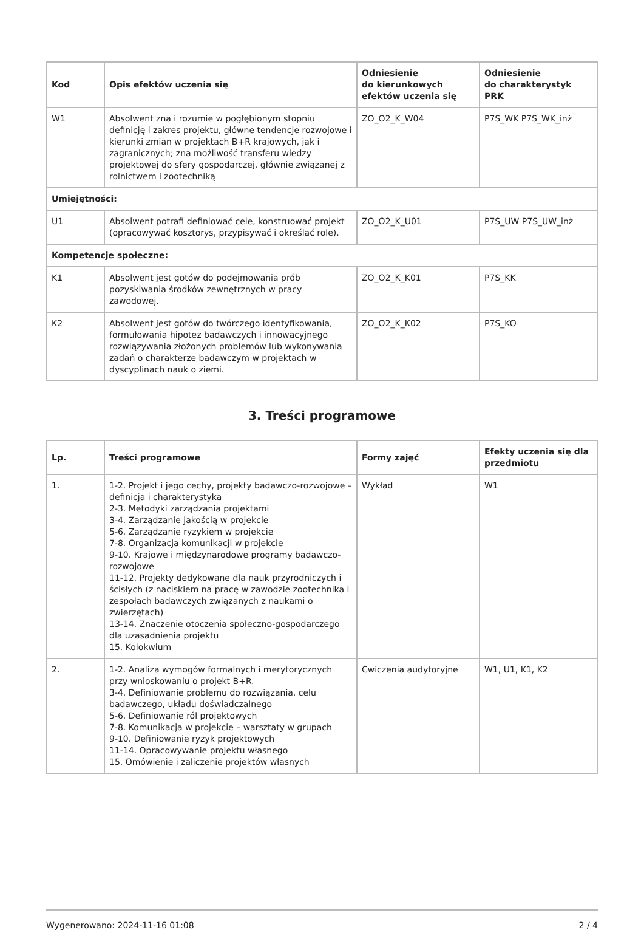| Kod | Opis efektów uczenia się | Odniesienie do kierunkowych efektów uczenia się | Odniesienie do charakterystyk PRK |
| --- | --- | --- | --- |
| W1 | Absolwent zna i rozumie w pogłębionym stopniu definicję i zakres projektu, główne tendencje rozwojowe i kierunki zmian w projektach B+R krajowych, jak i zagranicznych; zna możliwość transferu wiedzy projektowej do sfery gospodarczej, głównie związanej z rolnictwem i zootechniką | ZO_O2_K_W04 | P7S_WK P7S_WK_inż |
| Umiejętności: | | | |
| U1 | Absolwent potrafi definiować cele, konstruować projekt (opracowywać kosztorys, przypisywać i określać role). | ZO_O2_K_U01 | P7S_UW P7S_UW_inż |
| Kompetencje społeczne: | | | |
| K1 | Absolwent jest gotów do podejmowania prób pozyskiwania środków zewnętrznych w pracy zawodowej. | ZO_O2_K_K01 | P7S_KK |
| K2 | Absolwent jest gotów do twórczego identyfikowania, formułowania hipotez badawczych i innowacyjnego rozwiązywania złożonych problemów lub wykonywania zadań o charakterze badawczym w projektach w dyscyplinach nauk o ziemi. | ZO_O2_K_K02 | P7S_KO |
3. Treści programowe
| Lp. | Treści programowe | Formy zajęć | Efekty uczenia się dla przedmiotu |
| --- | --- | --- | --- |
| 1. | 1-2. Projekt i jego cechy, projekty badawczo-rozwojowe – definicja i charakterystyka 2-3. Metodyki zarządzania projektami 3-4. Zarządzanie jakością w projekcie 5-6. Zarządzanie ryzykiem w projekcie 7-8. Organizacja komunikacji w projekcie 9-10. Krajowe i międzynarodowe programy badawczo-rozwojowe 11-12. Projekty dedykowane dla nauk przyrodniczych i ścisłych (z naciskiem na pracę w zawodzie zootechnika i zespołach badawczych związanych z naukami o zwierzętach) 13-14. Znaczenie otoczenia społeczno-gospodarczego dla uzasadnienia projektu 15. Kolokwium | Wykład | W1 |
| 2. | 1-2. Analiza wymogów formalnych i merytorycznych przy wnioskowaniu o projekt B+R. 3-4. Definiowanie problemu do rozwiązania, celu badawczego, układu doświadczalnego 5-6. Definiowanie ról projektowych 7-8. Komunikacja w projekcie – warsztaty w grupach 9-10. Definiowanie ryzyk projektowych 11-14. Opracowywanie projektu własnego 15. Omówienie i zaliczenie projektów własnych | Ćwiczenia audytoryjne | W1, U1, K1, K2 |
Wygenerowano: 2024-11-16 01:08 2 / 4